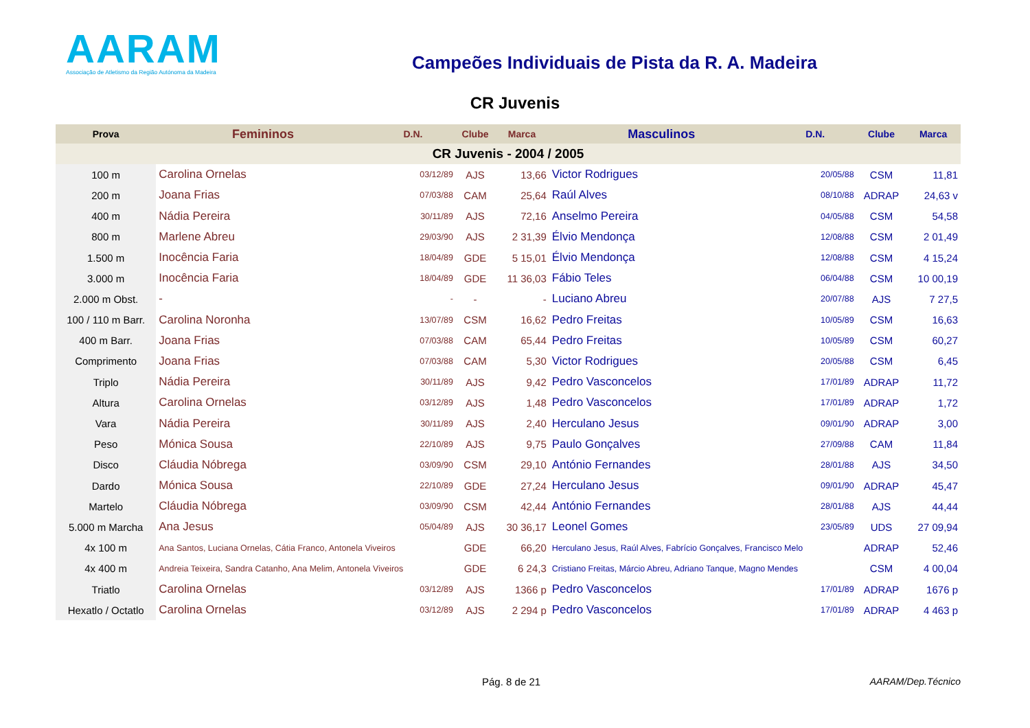AARAM
Associação de Atletismo da Região Autónoma da Madeira
Campeões Individuais de Pista da R. A. Madeira
CR Juvenis
| Prova | Femininos | D.N. | Clube | Marca | Masculinos | D.N. | Clube | Marca |
| --- | --- | --- | --- | --- | --- | --- | --- | --- |
| CR Juvenis - 2004 / 2005 | | | | | | | | |
| 100 m | Carolina Ornelas | 03/12/89 | AJS | 13,66 | Victor Rodrigues | 20/05/88 | CSM | 11,81 |
| 200 m | Joana Frias | 07/03/88 | CAM | 25,64 | Raúl Alves | 08/10/88 | ADRAP | 24,63 v |
| 400 m | Nádia Pereira | 30/11/89 | AJS | 72,16 | Anselmo Pereira | 04/05/88 | CSM | 54,58 |
| 800 m | Marlene Abreu | 29/03/90 | AJS | 2 31,39 | Élvio Mendonça | 12/08/88 | CSM | 2 01,49 |
| 1.500 m | Inocência Faria | 18/04/89 | GDE | 5 15,01 | Élvio Mendonça | 12/08/88 | CSM | 4 15,24 |
| 3.000 m | Inocência Faria | 18/04/89 | GDE | 11 36,03 | Fábio Teles | 06/04/88 | CSM | 10 00,19 |
| 2.000 m Obst. | - | - | - | - | Luciano Abreu | 20/07/88 | AJS | 7 27,5 |
| 100 / 110 m Barr. | Carolina Noronha | 13/07/89 | CSM | 16,62 | Pedro Freitas | 10/05/89 | CSM | 16,63 |
| 400 m Barr. | Joana Frias | 07/03/88 | CAM | 65,44 | Pedro Freitas | 10/05/89 | CSM | 60,27 |
| Comprimento | Joana Frias | 07/03/88 | CAM | 5,30 | Victor Rodrigues | 20/05/88 | CSM | 6,45 |
| Triplo | Nádia Pereira | 30/11/89 | AJS | 9,42 | Pedro Vasconcelos | 17/01/89 | ADRAP | 11,72 |
| Altura | Carolina Ornelas | 03/12/89 | AJS | 1,48 | Pedro Vasconcelos | 17/01/89 | ADRAP | 1,72 |
| Vara | Nádia Pereira | 30/11/89 | AJS | 2,40 | Herculano Jesus | 09/01/90 | ADRAP | 3,00 |
| Peso | Mónica Sousa | 22/10/89 | AJS | 9,75 | Paulo Gonçalves | 27/09/88 | CAM | 11,84 |
| Disco | Cláudia Nóbrega | 03/09/90 | CSM | 29,10 | António Fernandes | 28/01/88 | AJS | 34,50 |
| Dardo | Mónica Sousa | 22/10/89 | GDE | 27,24 | Herculano Jesus | 09/01/90 | ADRAP | 45,47 |
| Martelo | Cláudia Nóbrega | 03/09/90 | CSM | 42,44 | António Fernandes | 28/01/88 | AJS | 44,44 |
| 5.000 m Marcha | Ana Jesus | 05/04/89 | AJS | 30 36,17 | Leonel Gomes | 23/05/89 | UDS | 27 09,94 |
| 4x 100 m | Ana Santos, Luciana Ornelas, Cátia Franco, Antonela Viveiros | | GDE | 66,20 | Herculano Jesus, Raúl Alves, Fabrício Gonçalves, Francisco Melo | | ADRAP | 52,46 |
| 4x 400 m | Andreia Teixeira, Sandra Catanho, Ana Melim, Antonela Viveiros | | GDE | 6 24,3 | Cristiano Freitas, Márcio Abreu, Adriano Tanque, Magno Mendes | | CSM | 4 00,04 |
| Triatlo | Carolina Ornelas | 03/12/89 | AJS | 1366 p | Pedro Vasconcelos | 17/01/89 | ADRAP | 1676 p |
| Hexatlo / Octatlo | Carolina Ornelas | 03/12/89 | AJS | 2 294 p | Pedro Vasconcelos | 17/01/89 | ADRAP | 4 463 p |
Pág. 8 de 21 AARAM/Dep.Técnico